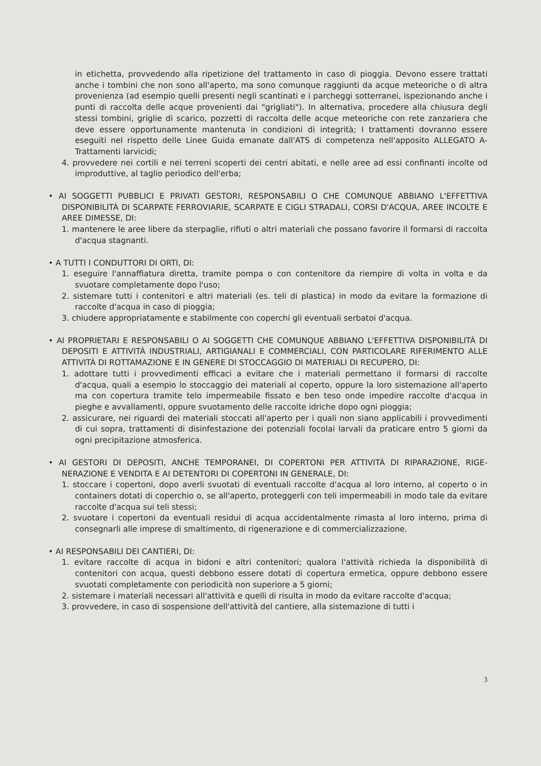in etichetta, provvedendo alla ripetizione del trattamento in caso di pioggia. Devono essere trattati anche i tombini che non sono all'aperto, ma sono comunque raggiunti da acque meteoriche o di altra provenienza (ad esempio quelli presenti negli scantinati e i parcheggi sotterranei, ispezionando anche i punti di raccolta delle acque provenienti dai "grigliati"). In alternativa, procedere alla chiusura degli stessi tombini, griglie di scarico, pozzetti di raccolta delle acque meteoriche con rete zanzariera che deve essere opportunamente mantenuta in condizioni di integrità; I trattamenti dovranno essere eseguiti nel rispetto delle Linee Guida emanate dall'ATS di competenza nell'apposito ALLEGATO A-Trattamenti larvicidi;
4. provvedere nei cortili e nei terreni scoperti dei centri abitati, e nelle aree ad essi confinanti incolte od improduttive, al taglio periodico dell'erba;
• AI SOGGETTI PUBBLICI E PRIVATI GESTORI, RESPONSABILI O CHE COMUNQUE ABBIANO L'EFFETTIVA DISPONIBILITÀ DI SCARPATE FERROVIARIE, SCARPATE E CIGLI STRADALI, CORSI D'ACQUA, AREE INCOLTE E AREE DIMESSE, DI:
1. mantenere le aree libere da sterpaglie, rifiuti o altri materiali che possano favorire il formarsi di raccolta d'acqua stagnanti.
• A TUTTI I CONDUTTORI DI ORTI, DI:
1. eseguire l'annaffiatura diretta, tramite pompa o con contenitore da riempire di volta in volta e da svuotare completamente dopo l'uso;
2. sistemare tutti i contenitori e altri materiali (es. teli di plastica) in modo da evitare la formazione di raccolte d'acqua in caso di pioggia;
3. chiudere appropriatamente e stabilmente con coperchi gli eventuali serbatoi d'acqua.
• AI PROPRIETARI E RESPONSABILI O AI SOGGETTI CHE COMUNQUE ABBIANO L'EFFETTIVA DISPONIBILITÀ DI DEPOSITI E ATTIVITÀ INDUSTRIALI, ARTIGIANALI E COMMERCIALI, CON PARTICOLARE RIFERIMENTO ALLE ATTIVITÀ DI ROTTAMAZIONE E IN GENERE DI STOCCAGGIO DI MATERIALI DI RECUPERO, DI:
1. adottare tutti i provvedimenti efficaci a evitare che i materiali permettano il formarsi di raccolte d'acqua, quali a esempio lo stoccaggio dei materiali al coperto, oppure la loro sistemazione all'aperto ma con copertura tramite telo impermeabile fissato e ben teso onde impedire raccolte d'acqua in pieghe e avvallamenti, oppure svuotamento delle raccolte idriche dopo ogni pioggia;
2. assicurare, nei riguardi dei materiali stoccati all'aperto per i quali non siano applicabili i provvedimenti di cui sopra, trattamenti di disinfestazione dei potenziali focolai larvali da praticare entro 5 giorni da ogni precipitazione atmosferica.
• AI GESTORI DI DEPOSITI, ANCHE TEMPORANEI, DI COPERTONI PER ATTIVITÀ DI RIPARAZIONE, RIGE-NERAZIONE E VENDITA E AI DETENTORI DI COPERTONI IN GENERALE, DI:
1. stoccare i copertoni, dopo averli svuotati di eventuali raccolte d'acqua al loro interno, al coperto o in containers dotati di coperchio o, se all'aperto, proteggerli con teli impermeabili in modo tale da evitare raccolte d'acqua sui teli stessi;
2. svuotare i copertoni da eventuali residui di acqua accidentalmente rimasta al loro interno, prima di consegnarli alle imprese di smaltimento, di rigenerazione e di commercializzazione.
• AI RESPONSABILI DEI CANTIERI, DI:
1. evitare raccolte di acqua in bidoni e altri contenitori; qualora l'attività richieda la disponibilità di contenitori con acqua, questi debbono essere dotati di copertura ermetica, oppure debbono essere svuotati completamente con periodicità non superiore a 5 giorni;
2. sistemare i materiali necessari all'attività e quelli di risulta in modo da evitare raccolte d'acqua;
3. provvedere, in caso di sospensione dell'attività del cantiere, alla sistemazione di tutti i
3